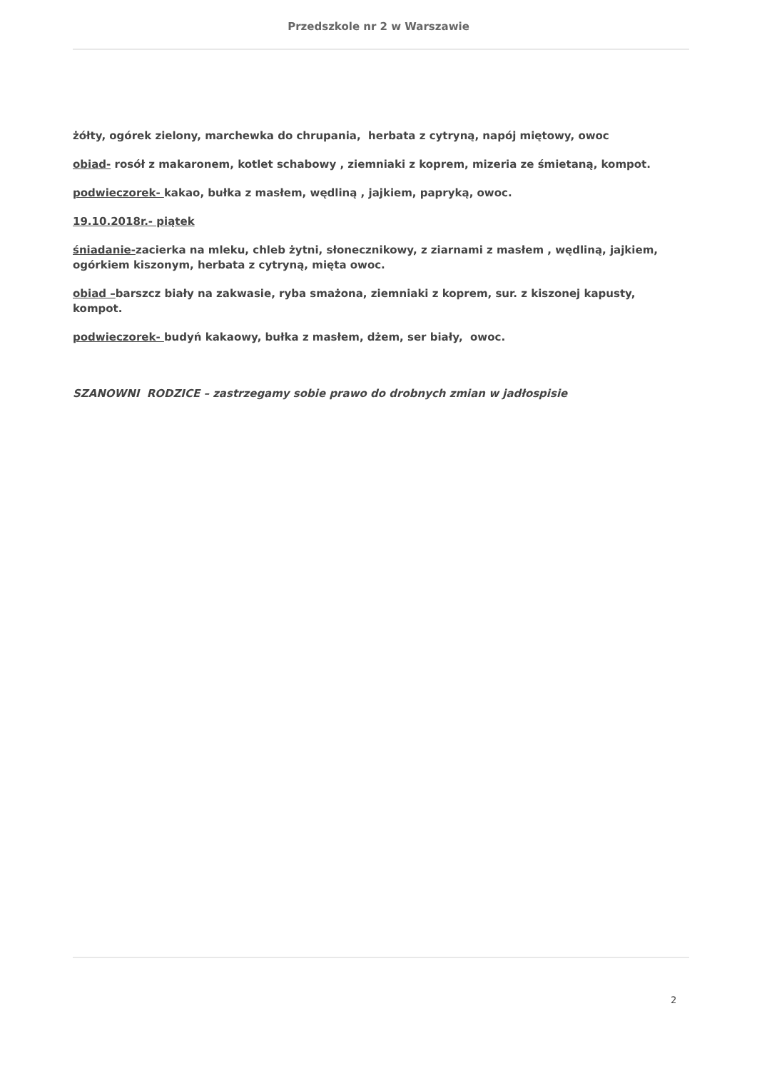Przedszkole nr 2 w Warszawie
żółty, ogórek zielony, marchewka do chrupania, herbata z cytryną, napój miętowy, owoc
obiad- rosół z makaronem, kotlet schabowy , ziemniaki z koprem, mizeria ze śmietaną, kompot.
podwieczorek- kakao, bułka z masłem, wędliną , jajkiem, papryką, owoc.
19.10.2018r.- piątek
śniadanie-zacierka na mleku, chleb żytni, słonecznikowy, z ziarnami z masłem , wędliną, jajkiem, ogórkiem kiszonym, herbata z cytryną, mięta owoc.
obiad –barszcz biały na zakwasie, ryba smażona, ziemniaki z koprem, sur. z kiszonej kapusty, kompot.
podwieczorek- budyń kakaowy, bułka z masłem, dżem, ser biały, owoc.
SZANOWNI RODZICE – zastrzegamy sobie prawo do drobnych zmian w jadłospisie
2